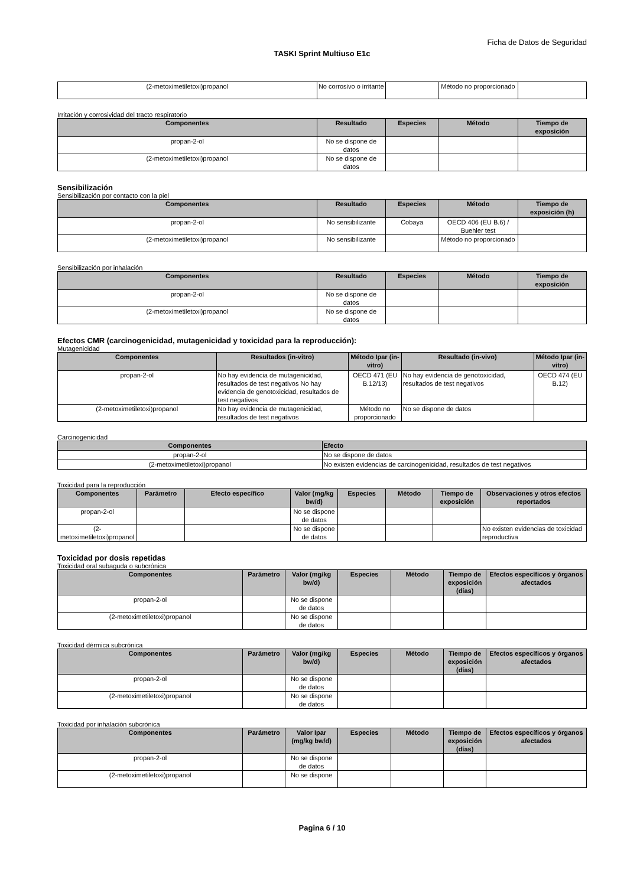Ficha de Datos de Seguridad
TASKI Sprint Multiuso E1c
| (2-metoximetiletoxi)propanol | No corrosivo o irritante | | Método no proporcionado | |
Irritación y corrosividad del tracto respiratorio
| Componentes | Resultado | Especies | Método | Tiempo de exposición |
| --- | --- | --- | --- | --- |
| propan-2-ol | No se dispone de datos | | | |
| (2-metoximetiletoxi)propanol | No se dispone de datos | | | |
Sensibilización
Sensibilización por contacto con la piel
| Componentes | Resultado | Especies | Método | Tiempo de exposición (h) |
| --- | --- | --- | --- | --- |
| propan-2-ol | No sensibilizante | Cobaya | OECD 406 (EU B.6) / Buehler test | |
| (2-metoximetiletoxi)propanol | No sensibilizante | | Método no proporcionado | |
Sensibilización por inhalación
| Componentes | Resultado | Especies | Método | Tiempo de exposición |
| --- | --- | --- | --- | --- |
| propan-2-ol | No se dispone de datos | | | |
| (2-metoximetiletoxi)propanol | No se dispone de datos | | | |
Efectos CMR (carcinogenicidad, mutagenicidad y toxicidad para la reproducción):
Mutagenicidad
| Componentes | Resultados (in-vitro) | Método Ipar (in-vitro) | Resultado (in-vivo) | Método Ipar (in-vitro) |
| --- | --- | --- | --- | --- |
| propan-2-ol | No hay evidencia de mutagenicidad, resultados de test negativos No hay evidencia de genotoxicidad, resultados de test negativos | OECD 471 (EU B.12/13) | No hay evidencia de genotoxicidad, resultados de test negativos | OECD 474 (EU B.12) |
| (2-metoximetiletoxi)propanol | No hay evidencia de mutagenicidad, resultados de test negativos | Método no proporcionado | No se dispone de datos | |
Carcinogenicidad
| Componentes | Efecto |
| --- | --- |
| propan-2-ol | No se dispone de datos |
| (2-metoximetiletoxi)propanol | No existen evidencias de carcinogenicidad, resultados de test negativos |
Toxicidad para la reproducción
| Componentes | Parámetro | Efecto específico | Valor (mg/kg bw/d) | Especies | Método | Tiempo de exposición | Observaciones y otros efectos reportados |
| --- | --- | --- | --- | --- | --- | --- | --- |
| propan-2-ol | | | No se dispone de datos | | | | |
| (2-metoximetiletoxi)propanol | | | No se dispone de datos | | | | No existen evidencias de toxicidad reproductiva |
Toxicidad por dosis repetidas
Toxicidad oral subaguda o subcrónica
| Componentes | Parámetro | Valor (mg/kg bw/d) | Especies | Método | Tiempo de exposición (días) | Efectos específicos y órganos afectados |
| --- | --- | --- | --- | --- | --- | --- |
| propan-2-ol | | No se dispone de datos | | | | |
| (2-metoximetiletoxi)propanol | | No se dispone de datos | | | | |
Toxicidad dérmica subcrónica
| Componentes | Parámetro | Valor (mg/kg bw/d) | Especies | Método | Tiempo de exposición (días) | Efectos específicos y órganos afectados |
| --- | --- | --- | --- | --- | --- | --- |
| propan-2-ol | | No se dispone de datos | | | | |
| (2-metoximetiletoxi)propanol | | No se dispone de datos | | | | |
Toxicidad por inhalación subcrónica
| Componentes | Parámetro | Valor Ipar (mg/kg bw/d) | Especies | Método | Tiempo de exposición (días) | Efectos específicos y órganos afectados |
| --- | --- | --- | --- | --- | --- | --- |
| propan-2-ol | | No se dispone de datos | | | | |
| (2-metoximetiletoxi)propanol | | No se dispone | | | | |
Pagina 6 / 10